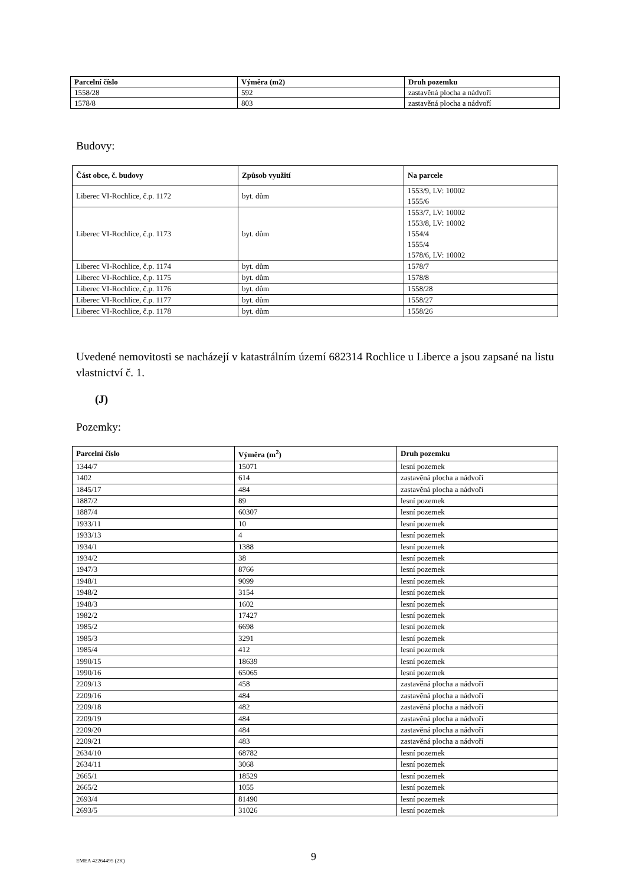| Parcelní číslo | Výměra (m2) | Druh pozemku |
| --- | --- | --- |
| 1558/28 | 592 | zastavěná plocha a nádvoří |
| 1578/8 | 803 | zastavěná plocha a nádvoří |
Budovy:
| Část obce, č. budovy | Způsob využití | Na parcele |
| --- | --- | --- |
| Liberec VI-Rochlice, č.p. 1172 | byt. dům | 1553/9, LV: 10002 1555/6 |
| Liberec VI-Rochlice, č.p. 1173 | byt. dům | 1553/7, LV: 10002 1553/8, LV: 10002 1554/4 1555/4 1578/6, LV: 10002 |
| Liberec VI-Rochlice, č.p. 1174 | byt. dům | 1578/7 |
| Liberec VI-Rochlice, č.p. 1175 | byt. dům | 1578/8 |
| Liberec VI-Rochlice, č.p. 1176 | byt. dům | 1558/28 |
| Liberec VI-Rochlice, č.p. 1177 | byt. dům | 1558/27 |
| Liberec VI-Rochlice, č.p. 1178 | byt. dům | 1558/26 |
Uvedené nemovitosti se nacházejí v katastrálním území 682314 Rochlice u Liberce a jsou zapsané na listu vlastnictví č. 1.
(J)
Pozemky:
| Parcelní číslo | Výměra (m<sup>2</sup>) | Druh pozemku |
| --- | --- | --- |
| 1344/7 | 15071 | lesní pozemek |
| 1402 | 614 | zastavěná plocha a nádvoří |
| 1845/17 | 484 | zastavěná plocha a nádvoří |
| 1887/2 | 89 | lesní pozemek |
| 1887/4 | 60307 | lesní pozemek |
| 1933/11 | 10 | lesní pozemek |
| 1933/13 | 4 | lesní pozemek |
| 1934/1 | 1388 | lesní pozemek |
| 1934/2 | 38 | lesní pozemek |
| 1947/3 | 8766 | lesní pozemek |
| 1948/1 | 9099 | lesní pozemek |
| 1948/2 | 3154 | lesní pozemek |
| 1948/3 | 1602 | lesní pozemek |
| 1982/2 | 17427 | lesní pozemek |
| 1985/2 | 6698 | lesní pozemek |
| 1985/3 | 3291 | lesní pozemek |
| 1985/4 | 412 | lesní pozemek |
| 1990/15 | 18639 | lesní pozemek |
| 1990/16 | 65065 | lesní pozemek |
| 2209/13 | 458 | zastavěná plocha a nádvoří |
| 2209/16 | 484 | zastavěná plocha a nádvoří |
| 2209/18 | 482 | zastavěná plocha a nádvoří |
| 2209/19 | 484 | zastavěná plocha a nádvoří |
| 2209/20 | 484 | zastavěná plocha a nádvoří |
| 2209/21 | 483 | zastavěná plocha a nádvoří |
| 2634/10 | 68782 | lesní pozemek |
| 2634/11 | 3068 | lesní pozemek |
| 2665/1 | 18529 | lesní pozemek |
| 2665/2 | 1055 | lesní pozemek |
| 2693/4 | 81490 | lesní pozemek |
| 2693/5 | 31026 | lesní pozemek |
EMEA 42264495 (2K) 9